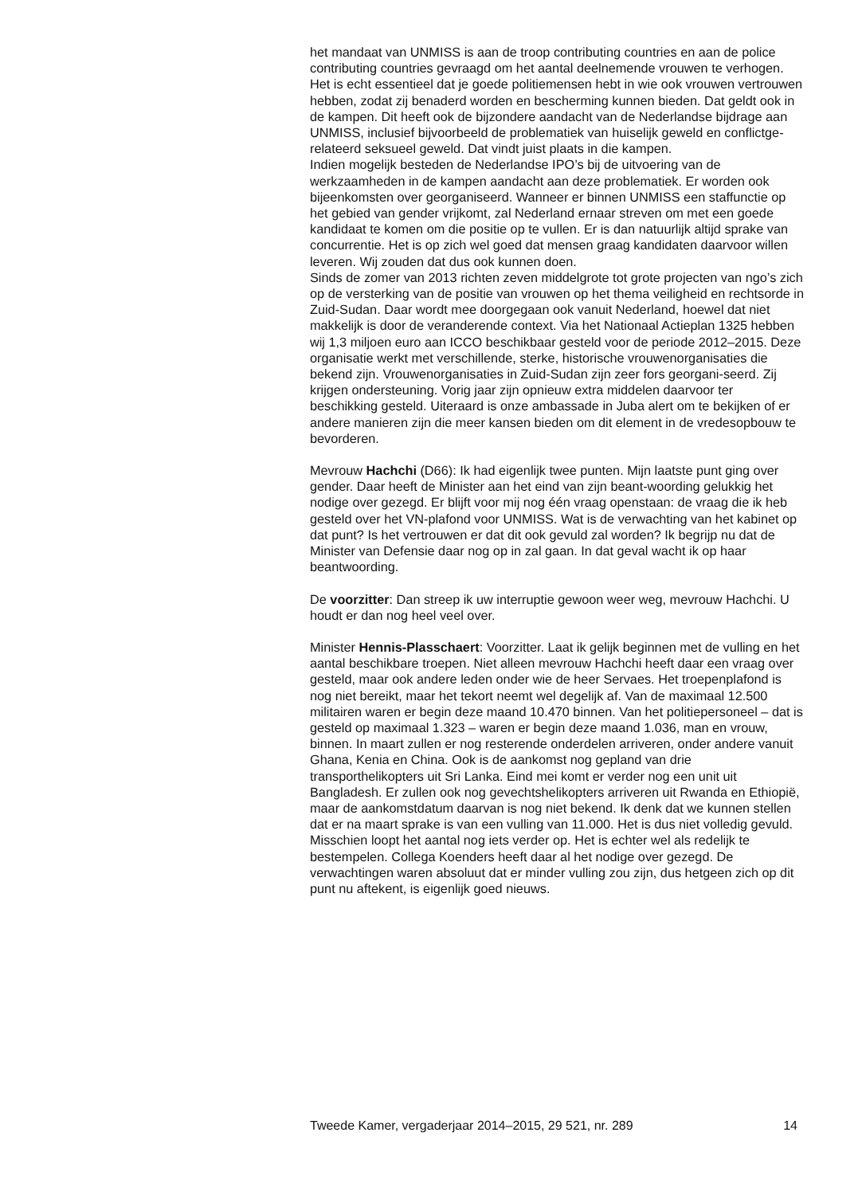het mandaat van UNMISS is aan de troop contributing countries en aan de police contributing countries gevraagd om het aantal deelnemende vrouwen te verhogen. Het is echt essentieel dat je goede politiemensen hebt in wie ook vrouwen vertrouwen hebben, zodat zij benaderd worden en bescherming kunnen bieden. Dat geldt ook in de kampen. Dit heeft ook de bijzondere aandacht van de Nederlandse bijdrage aan UNMISS, inclusief bijvoorbeeld de problematiek van huiselijk geweld en conflictge-relateerd seksueel geweld. Dat vindt juist plaats in die kampen.
Indien mogelijk besteden de Nederlandse IPO’s bij de uitvoering van de werkzaamheden in de kampen aandacht aan deze problematiek. Er worden ook bijeenkomsten over georganiseerd. Wanneer er binnen UNMISS een staffunctie op het gebied van gender vrijkomt, zal Nederland ernaar streven om met een goede kandidaat te komen om die positie op te vullen. Er is dan natuurlijk altijd sprake van concurrentie. Het is op zich wel goed dat mensen graag kandidaten daarvoor willen leveren. Wij zouden dat dus ook kunnen doen.
Sinds de zomer van 2013 richten zeven middelgrote tot grote projecten van ngo’s zich op de versterking van de positie van vrouwen op het thema veiligheid en rechtsorde in Zuid-Sudan. Daar wordt mee doorgegaan ook vanuit Nederland, hoewel dat niet makkelijk is door de veranderende context. Via het Nationaal Actieplan 1325 hebben wij 1,3 miljoen euro aan ICCO beschikbaar gesteld voor de periode 2012–2015. Deze organisatie werkt met verschillende, sterke, historische vrouwenorganisaties die bekend zijn. Vrouwenorganisaties in Zuid-Sudan zijn zeer fors georgani-seerd. Zij krijgen ondersteuning. Vorig jaar zijn opnieuw extra middelen daarvoor ter beschikking gesteld. Uiteraard is onze ambassade in Juba alert om te bekijken of er andere manieren zijn die meer kansen bieden om dit element in de vredesopbouw te bevorderen.
Mevrouw Hachchi (D66): Ik had eigenlijk twee punten. Mijn laatste punt ging over gender. Daar heeft de Minister aan het eind van zijn beant-woording gelukkig het nodige over gezegd. Er blijft voor mij nog één vraag openstaan: de vraag die ik heb gesteld over het VN-plafond voor UNMISS. Wat is de verwachting van het kabinet op dat punt? Is het vertrouwen er dat dit ook gevuld zal worden? Ik begrijp nu dat de Minister van Defensie daar nog op in zal gaan. In dat geval wacht ik op haar beantwoording.
De voorzitter: Dan streep ik uw interruptie gewoon weer weg, mevrouw Hachchi. U houdt er dan nog heel veel over.
Minister Hennis-Plasschaert: Voorzitter. Laat ik gelijk beginnen met de vulling en het aantal beschikbare troepen. Niet alleen mevrouw Hachchi heeft daar een vraag over gesteld, maar ook andere leden onder wie de heer Servaes. Het troepenplafond is nog niet bereikt, maar het tekort neemt wel degelijk af. Van de maximaal 12.500 militairen waren er begin deze maand 10.470 binnen. Van het politiepersoneel – dat is gesteld op maximaal 1.323 – waren er begin deze maand 1.036, man en vrouw, binnen. In maart zullen er nog resterende onderdelen arriveren, onder andere vanuit Ghana, Kenia en China. Ook is de aankomst nog gepland van drie transporthelikopters uit Sri Lanka. Eind mei komt er verder nog een unit uit Bangladesh. Er zullen ook nog gevechtshelikopters arriveren uit Rwanda en Ethiopië, maar de aankomstdatum daarvan is nog niet bekend. Ik denk dat we kunnen stellen dat er na maart sprake is van een vulling van 11.000. Het is dus niet volledig gevuld. Misschien loopt het aantal nog iets verder op. Het is echter wel als redelijk te bestempelen. Collega Koenders heeft daar al het nodige over gezegd. De verwachtingen waren absoluut dat er minder vulling zou zijn, dus hetgeen zich op dit punt nu aftekent, is eigenlijk goed nieuws.
Tweede Kamer, vergaderjaar 2014–2015, 29 521, nr. 289 14